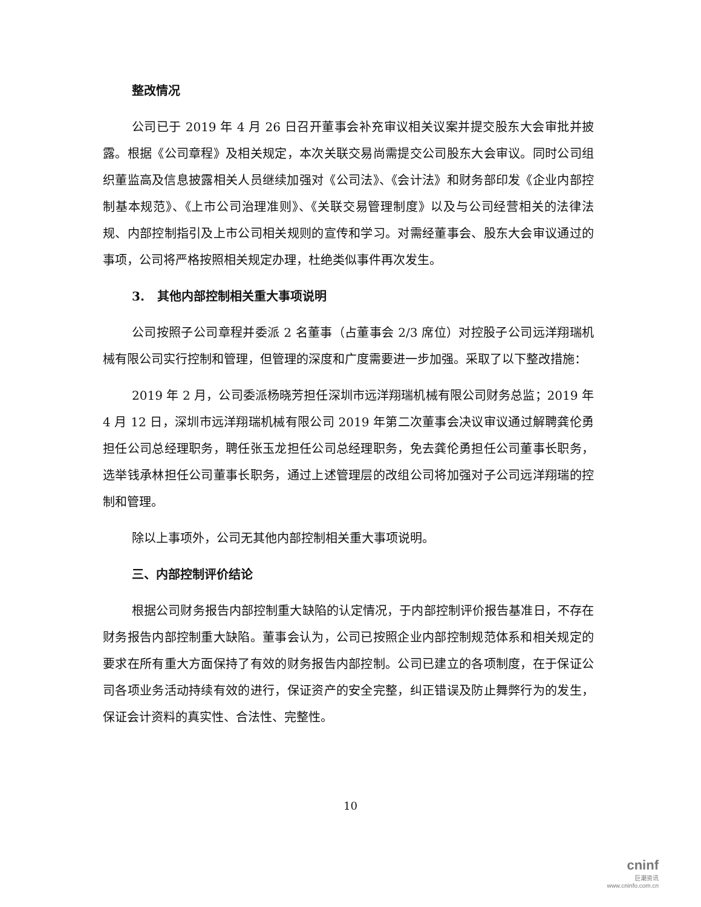整改情况
公司已于 2019 年 4 月 26 日召开董事会补充审议相关议案并提交股东大会审批并披露。根据《公司章程》及相关规定，本次关联交易尚需提交公司股东大会审议。同时公司组织董监高及信息披露相关人员继续加强对《公司法》、《会计法》和财务部印发《企业内部控制基本规范》、《上市公司治理准则》、《关联交易管理制度》以及与公司经营相关的法律法规、内部控制指引及上市公司相关规则的宣传和学习。对需经董事会、股东大会审议通过的事项，公司将严格按照相关规定办理，杜绝类似事件再次发生。
3. 其他内部控制相关重大事项说明
公司按照子公司章程并委派 2 名董事（占董事会 2/3 席位）对控股子公司远洋翔瑞机械有限公司实行控制和管理，但管理的深度和广度需要进一步加强。采取了以下整改措施：
2019 年 2 月，公司委派杨晓芳担任深圳市远洋翔瑞机械有限公司财务总监；2019 年 4 月 12 日，深圳市远洋翔瑞机械有限公司 2019 年第二次董事会决议审议通过解聘龚伦勇担任公司总经理职务，聘任张玉龙担任公司总经理职务，免去龚伦勇担任公司董事长职务，选举钱承林担任公司董事长职务，通过上述管理层的改组公司将加强对子公司远洋翔瑞的控制和管理。
除以上事项外，公司无其他内部控制相关重大事项说明。
三、内部控制评价结论
根据公司财务报告内部控制重大缺陷的认定情况，于内部控制评价报告基准日，不存在财务报告内部控制重大缺陷。董事会认为，公司已按照企业内部控制规范体系和相关规定的要求在所有重大方面保持了有效的财务报告内部控制。公司已建立的各项制度，在于保证公司各项业务活动持续有效的进行，保证资产的安全完整，纠正错误及防止舞弊行为的发生，保证会计资料的真实性、合法性、完整性。
10
cninf
巨潮资讯
www.cninfo.com.cn